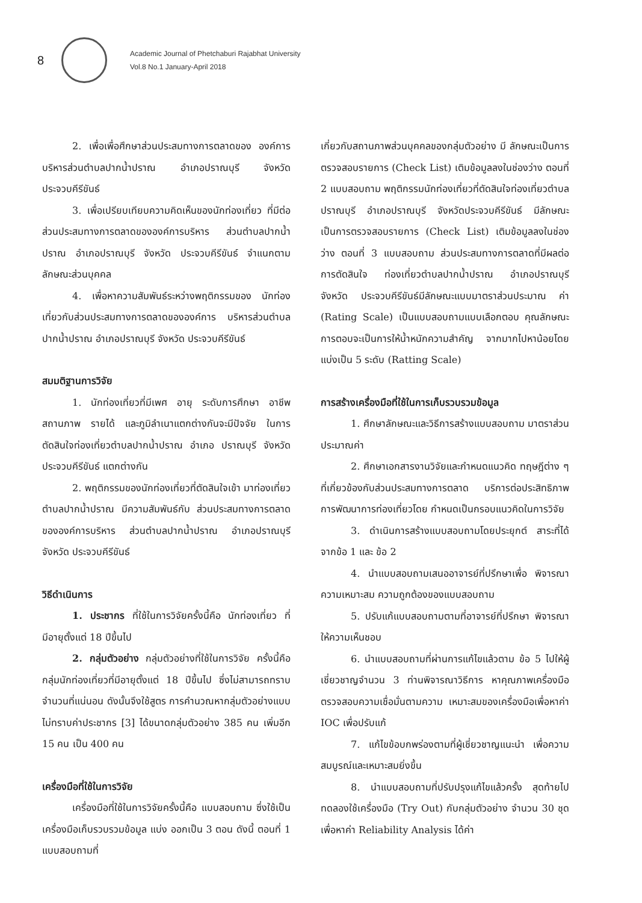8
Academic Journal of Phetchaburi Rajabhat University
Vol.8 No.1 January-April 2018
2. เพื่อเพื่อศึกษาส่วนประสมทางการตลาดของ องค์การบริหารส่วนตำบลปากน้ำปราณ อำเภอปราณบุรี จังหวัดประจวบคีรีขันธ์
3. เพื่อเปรียบเทียบความคิดเห็นของนักท่องเที่ยว ที่มีต่อส่วนประสมทางการตลาดขององค์การบริหาร ส่วนตำบลปากน้ำปราณ อำเภอปราณบุรี จังหวัด ประจวบคีรีขันธ์ จำแนกตามลักษณะส่วนบุคคล
4. เพื่อหาความสัมพันธ์ระหว่างพฤติกรรมของ นักท่องเที่ยวกับส่วนประสมทางการตลาดขององค์การ บริหารส่วนตำบลปากน้ำปราณ อำเภอปราณบุรี จังหวัด ประจวบคีรีขันธ์
สมมติฐานการวิจัย
1. นักท่องเที่ยวที่มีเพศ อายุ ระดับการศึกษา อาชีพ สถานภาพ รายได้ และภูมิลำเนาแตกต่างกันจะมีปัจจัย ในการตัดสินใจท่องเที่ยวตำบลปากน้ำปราณ อำเภอ ปราณบุรี จังหวัดประจวบคีรีขันธ์ แตกต่างกัน
2. พฤติกรรมของนักท่องเที่ยวที่ตัดสินใจเข้า มาท่องเที่ยวตำบลปากน้ำปราณ มีความสัมพันธ์กับ ส่วนประสมทางการตลาดขององค์การบริหาร ส่วนตำบลปากน้ำปราณ อำเภอปราณบุรี จังหวัด ประจวบคีรีขันธ์
วิธีดำเนินการ
1. ประชากร ที่ใช้ในการวิจัยครั้งนี้คือ นักท่องเที่ยว ที่มีอายุตั้งแต่ 18 ปีขึ้นไป
2. กลุ่มตัวอย่าง กลุ่มตัวอย่างที่ใช้ในการวิจัย ครั้งนี้คือ กลุ่มนักท่องเที่ยวที่มีอายุตั้งแต่ 18 ปีขึ้นไป ซึ่งไม่สามารถทราบจำนวนที่แน่นอน ดังนั้นจึงใช้สูตร การคำนวณหากลุ่มตัวอย่างแบบไม่ทราบค่าประชากร [3] ได้ขนาดกลุ่มตัวอย่าง 385 คน เพิ่มอีก 15 คน เป็น 400 คน
เครื่องมือที่ใช้ในการวิจัย
เครื่องมือที่ใช้ในการวิจัยครั้งนี้คือ แบบสอบถาม ซึ่งใช้เป็นเครื่องมือเก็บรวบรวมข้อมูล แบ่ง ออกเป็น 3 ตอน ดังนี้ ตอนที่ 1 แบบสอบถามที่
เกี่ยวกับสถานภาพส่วนบุคคลของกลุ่มตัวอย่าง มี ลักษณะเป็นการตรวจสอบรายการ (Check List) เติมข้อมูลลงในช่องว่าง ตอนที่ 2 แบบสอบถาม พฤติกรรมนักท่องเที่ยวที่ตัดสินใจท่องเที่ยวตำบล ปราณบุรี อำเภอปราณบุรี จังหวัดประจวบคีรีขันธ์ มีลักษณะเป็นการตรวจสอบรายการ (Check List) เติมข้อมูลลงในช่องว่าง ตอนที่ 3 แบบสอบถาม ส่วนประสมทางการตลาดที่มีผลต่อการตัดสินใจ ท่องเที่ยวตำบลปากน้ำปราณ อำเภอปราณบุรี จังหวัด ประจวบคีรีขันธ์มีลักษณะแบบมาตราส่วนประมาณ ค่า (Rating Scale) เป็นแบบสอบถามแบบเลือกตอบ คุณลักษณะการตอบจะเป็นการให้น้ำหนักความสำคัญ จากมากไปหาน้อยโดยแบ่งเป็น 5 ระดับ (Ratting Scale)
การสร้างเครื่องมือที่ใช้ในการเก็บรวบรวมข้อมูล
1. ศึกษาลักษณะและวิธีการสร้างแบบสอบถาม มาตราส่วนประมาณค่า
2. ศึกษาเอกสารงานวิจัยและกำหนดแนวคิด ทฤษฎีต่าง ๆ ที่เกี่ยวข้องกับส่วนประสมทางการตลาด บริการต่อประสิทธิภาพการพัฒนาการท่องเที่ยวโดย กำหนดเป็นกรอบแนวคิดในการวิจัย
3. ดำเนินการสร้างแบบสอบถามโดยประยุกต์ สาระที่ได้จากข้อ 1 และ ข้อ 2
4. นำแบบสอบถามเสนออาจารย์ที่ปรึกษาเพื่อ พิจารณาความเหมาะสม ความถูกต้องของแบบสอบถาม
5. ปรับแก้แบบสอบถามตามที่อาจารย์ที่ปรึกษา พิจารณาให้ความเห็นชอบ
6. นำแบบสอบถามที่ผ่านการแก้ไขแล้วตาม ข้อ 5 ไปให้ผู้เชี่ยวชาญจำนวน 3 ท่านพิจารณาวิธีการ หาคุณภาพเครื่องมือตรวจสอบความเชื่อมั่นตามความ เหมาะสมของเครื่องมือเพื่อหาค่า IOC เพื่อปรับแก้
7. แก้ไขข้อบกพร่องตามที่ผู้เชี่ยวชาญแนะนำ เพื่อความสมบูรณ์และเหมาะสมยิ่งขึ้น
8. นำแบบสอบถามที่ปรับปรุงแก้ไขแล้วครั้ง สุดท้ายไปทดลองใช้เครื่องมือ (Try Out) กับกลุ่มตัวอย่าง จำนวน 30 ชุด เพื่อหาค่า Reliability Analysis ได้ค่า